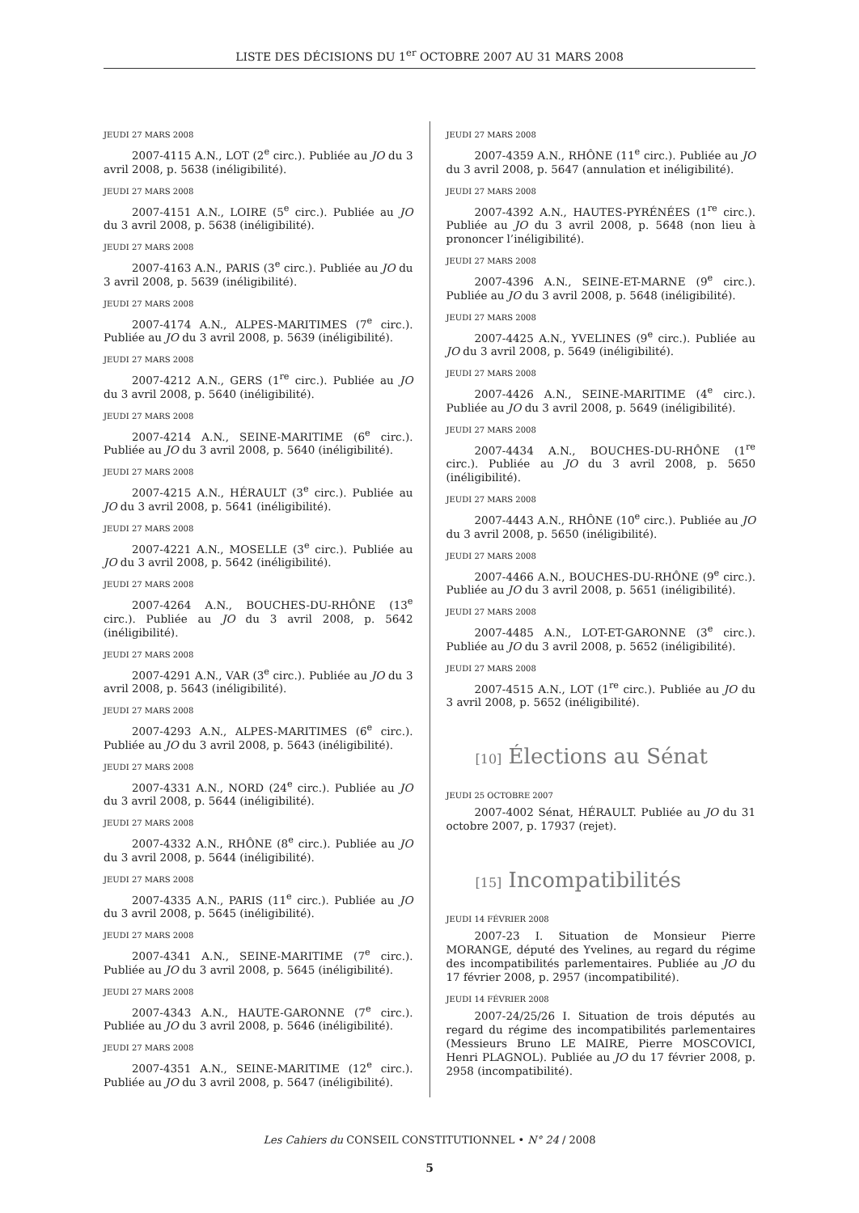LISTE DES DÉCISIONS DU 1<sup>er</sup> OCTOBRE 2007 AU 31 MARS 2008
JEUDI 27 MARS 2008
2007-4115 A.N., LOT (2<sup>e</sup> circ.). Publiée au JO du 3 avril 2008, p. 5638 (inéligibilité).
JEUDI 27 MARS 2008
2007-4151 A.N., LOIRE (5<sup>e</sup> circ.). Publiée au JO du 3 avril 2008, p. 5638 (inéligibilité).
JEUDI 27 MARS 2008
2007-4163 A.N., PARIS (3<sup>e</sup> circ.). Publiée au JO du 3 avril 2008, p. 5639 (inéligibilité).
JEUDI 27 MARS 2008
2007-4174 A.N., ALPES-MARITIMES (7<sup>e</sup> circ.). Publiée au JO du 3 avril 2008, p. 5639 (inéligibilité).
JEUDI 27 MARS 2008
2007-4212 A.N., GERS (1<sup>re</sup> circ.). Publiée au JO du 3 avril 2008, p. 5640 (inéligibilité).
JEUDI 27 MARS 2008
2007-4214 A.N., SEINE-MARITIME (6<sup>e</sup> circ.). Publiée au JO du 3 avril 2008, p. 5640 (inéligibilité).
JEUDI 27 MARS 2008
2007-4215 A.N., HÉRAULT (3<sup>e</sup> circ.). Publiée au JO du 3 avril 2008, p. 5641 (inéligibilité).
JEUDI 27 MARS 2008
2007-4221 A.N., MOSELLE (3<sup>e</sup> circ.). Publiée au JO du 3 avril 2008, p. 5642 (inéligibilité).
JEUDI 27 MARS 2008
2007-4264 A.N., BOUCHES-DU-RHÔNE (13<sup>e</sup> circ.). Publiée au JO du 3 avril 2008, p. 5642 (inéligibilité).
JEUDI 27 MARS 2008
2007-4291 A.N., VAR (3<sup>e</sup> circ.). Publiée au JO du 3 avril 2008, p. 5643 (inéligibilité).
JEUDI 27 MARS 2008
2007-4293 A.N., ALPES-MARITIMES (6<sup>e</sup> circ.). Publiée au JO du 3 avril 2008, p. 5643 (inéligibilité).
JEUDI 27 MARS 2008
2007-4331 A.N., NORD (24<sup>e</sup> circ.). Publiée au JO du 3 avril 2008, p. 5644 (inéligibilité).
JEUDI 27 MARS 2008
2007-4332 A.N., RHÔNE (8<sup>e</sup> circ.). Publiée au JO du 3 avril 2008, p. 5644 (inéligibilité).
JEUDI 27 MARS 2008
2007-4335 A.N., PARIS (11<sup>e</sup> circ.). Publiée au JO du 3 avril 2008, p. 5645 (inéligibilité).
JEUDI 27 MARS 2008
2007-4341 A.N., SEINE-MARITIME (7<sup>e</sup> circ.). Publiée au JO du 3 avril 2008, p. 5645 (inéligibilité).
JEUDI 27 MARS 2008
2007-4343 A.N., HAUTE-GARONNE (7<sup>e</sup> circ.). Publiée au JO du 3 avril 2008, p. 5646 (inéligibilité).
JEUDI 27 MARS 2008
2007-4351 A.N., SEINE-MARITIME (12<sup>e</sup> circ.). Publiée au JO du 3 avril 2008, p. 5647 (inéligibilité).
JEUDI 27 MARS 2008
2007-4359 A.N., RHÔNE (11<sup>e</sup> circ.). Publiée au JO du 3 avril 2008, p. 5647 (annulation et inéligibilité).
JEUDI 27 MARS 2008
2007-4392 A.N., HAUTES-PYRÉNÉES (1<sup>re</sup> circ.). Publiée au JO du 3 avril 2008, p. 5648 (non lieu à prononcer l’inéligibilité).
JEUDI 27 MARS 2008
2007-4396 A.N., SEINE-ET-MARNE (9<sup>e</sup> circ.). Publiée au JO du 3 avril 2008, p. 5648 (inéligibilité).
JEUDI 27 MARS 2008
2007-4425 A.N., YVELINES (9<sup>e</sup> circ.). Publiée au JO du 3 avril 2008, p. 5649 (inéligibilité).
JEUDI 27 MARS 2008
2007-4426 A.N., SEINE-MARITIME (4<sup>e</sup> circ.). Publiée au JO du 3 avril 2008, p. 5649 (inéligibilité).
JEUDI 27 MARS 2008
2007-4434 A.N., BOUCHES-DU-RHÔNE (1<sup>re</sup> circ.). Publiée au JO du 3 avril 2008, p. 5650 (inéligibilité).
JEUDI 27 MARS 2008
2007-4443 A.N., RHÔNE (10<sup>e</sup> circ.). Publiée au JO du 3 avril 2008, p. 5650 (inéligibilité).
JEUDI 27 MARS 2008
2007-4466 A.N., BOUCHES-DU-RHÔNE (9<sup>e</sup> circ.). Publiée au JO du 3 avril 2008, p. 5651 (inéligibilité).
JEUDI 27 MARS 2008
2007-4485 A.N., LOT-ET-GARONNE (3<sup>e</sup> circ.). Publiée au JO du 3 avril 2008, p. 5652 (inéligibilité).
JEUDI 27 MARS 2008
2007-4515 A.N., LOT (1<sup>re</sup> circ.). Publiée au JO du 3 avril 2008, p. 5652 (inéligibilité).
[10] Élections au Sénat
JEUDI 25 OCTOBRE 2007
2007-4002 Sénat, HÉRAULT. Publiée au JO du 31 octobre 2007, p. 17937 (rejet).
[15] Incompatibilités
JEUDI 14 FÉVRIER 2008
2007-23 I. Situation de Monsieur Pierre MORANGE, député des Yvelines, au regard du régime des incompatibilités parlementaires. Publiée au JO du 17 février 2008, p. 2957 (incompatibilité).
JEUDI 14 FÉVRIER 2008
2007-24/25/26 I. Situation de trois députés au regard du régime des incompatibilités parlementaires (Messieurs Bruno LE MAIRE, Pierre MOSCOVICI, Henri PLAGNOL). Publiée au JO du 17 février 2008, p. 2958 (incompatibilité).
Les Cahiers du CONSEIL CONSTITUTIONNEL • N° 24 / 2008
5